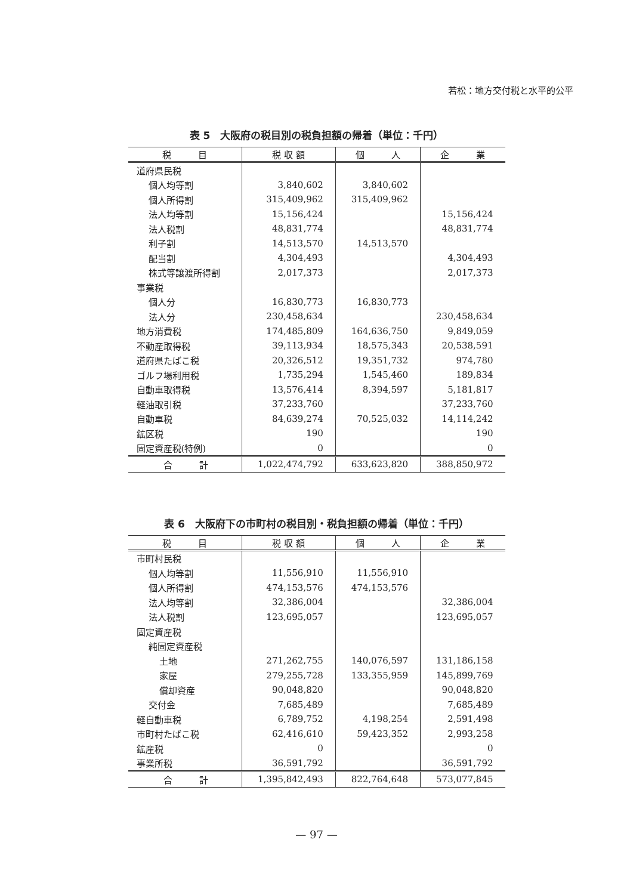若松：地方交付税と水平的公平
表 5　大阪府の税目別の税負担額の帰着（単位：千円）
| 税 目 | 税 収 額 | 個 人 | 企 業 |
| --- | --- | --- | --- |
| 道府県民税 | | | |
| 個人均等割 | 3,840,602 | 3,840,602 | |
| 個人所得割 | 315,409,962 | 315,409,962 | |
| 法人均等割 | 15,156,424 | | 15,156,424 |
| 法人税割 | 48,831,774 | | 48,831,774 |
| 利子割 | 14,513,570 | 14,513,570 | |
| 配当割 | 4,304,493 | | 4,304,493 |
| 株式等譲渡所得割 | 2,017,373 | | 2,017,373 |
| 事業税 | | | |
| 個人分 | 16,830,773 | 16,830,773 | |
| 法人分 | 230,458,634 | | 230,458,634 |
| 地方消費税 | 174,485,809 | 164,636,750 | 9,849,059 |
| 不動産取得税 | 39,113,934 | 18,575,343 | 20,538,591 |
| 道府県たばこ税 | 20,326,512 | 19,351,732 | 974,780 |
| ゴルフ場利用税 | 1,735,294 | 1,545,460 | 189,834 |
| 自動車取得税 | 13,576,414 | 8,394,597 | 5,181,817 |
| 軽油取引税 | 37,233,760 | | 37,233,760 |
| 自動車税 | 84,639,274 | 70,525,032 | 14,114,242 |
| 鉱区税 | 190 | | 190 |
| 固定資産税(特例) | 0 | | 0 |
| 合 計 | 1,022,474,792 | 633,623,820 | 388,850,972 |
表 6　大阪府下の市町村の税目別・税負担額の帰着（単位：千円）
| 税 目 | 税 収 額 | 個 人 | 企 業 |
| --- | --- | --- | --- |
| 市町村民税 | | | |
| 個人均等割 | 11,556,910 | 11,556,910 | |
| 個人所得割 | 474,153,576 | 474,153,576 | |
| 法人均等割 | 32,386,004 | | 32,386,004 |
| 法人税割 | 123,695,057 | | 123,695,057 |
| 固定資産税 | | | |
| 純固定資産税 | | | |
| 土地 | 271,262,755 | 140,076,597 | 131,186,158 |
| 家屋 | 279,255,728 | 133,355,959 | 145,899,769 |
| 償却資産 | 90,048,820 | | 90,048,820 |
| 交付金 | 7,685,489 | | 7,685,489 |
| 軽自動車税 | 6,789,752 | 4,198,254 | 2,591,498 |
| 市町村たばこ税 | 62,416,610 | 59,423,352 | 2,993,258 |
| 鉱産税 | 0 | | 0 |
| 事業所税 | 36,591,792 | | 36,591,792 |
| 合 計 | 1,395,842,493 | 822,764,648 | 573,077,845 |
— 97 —